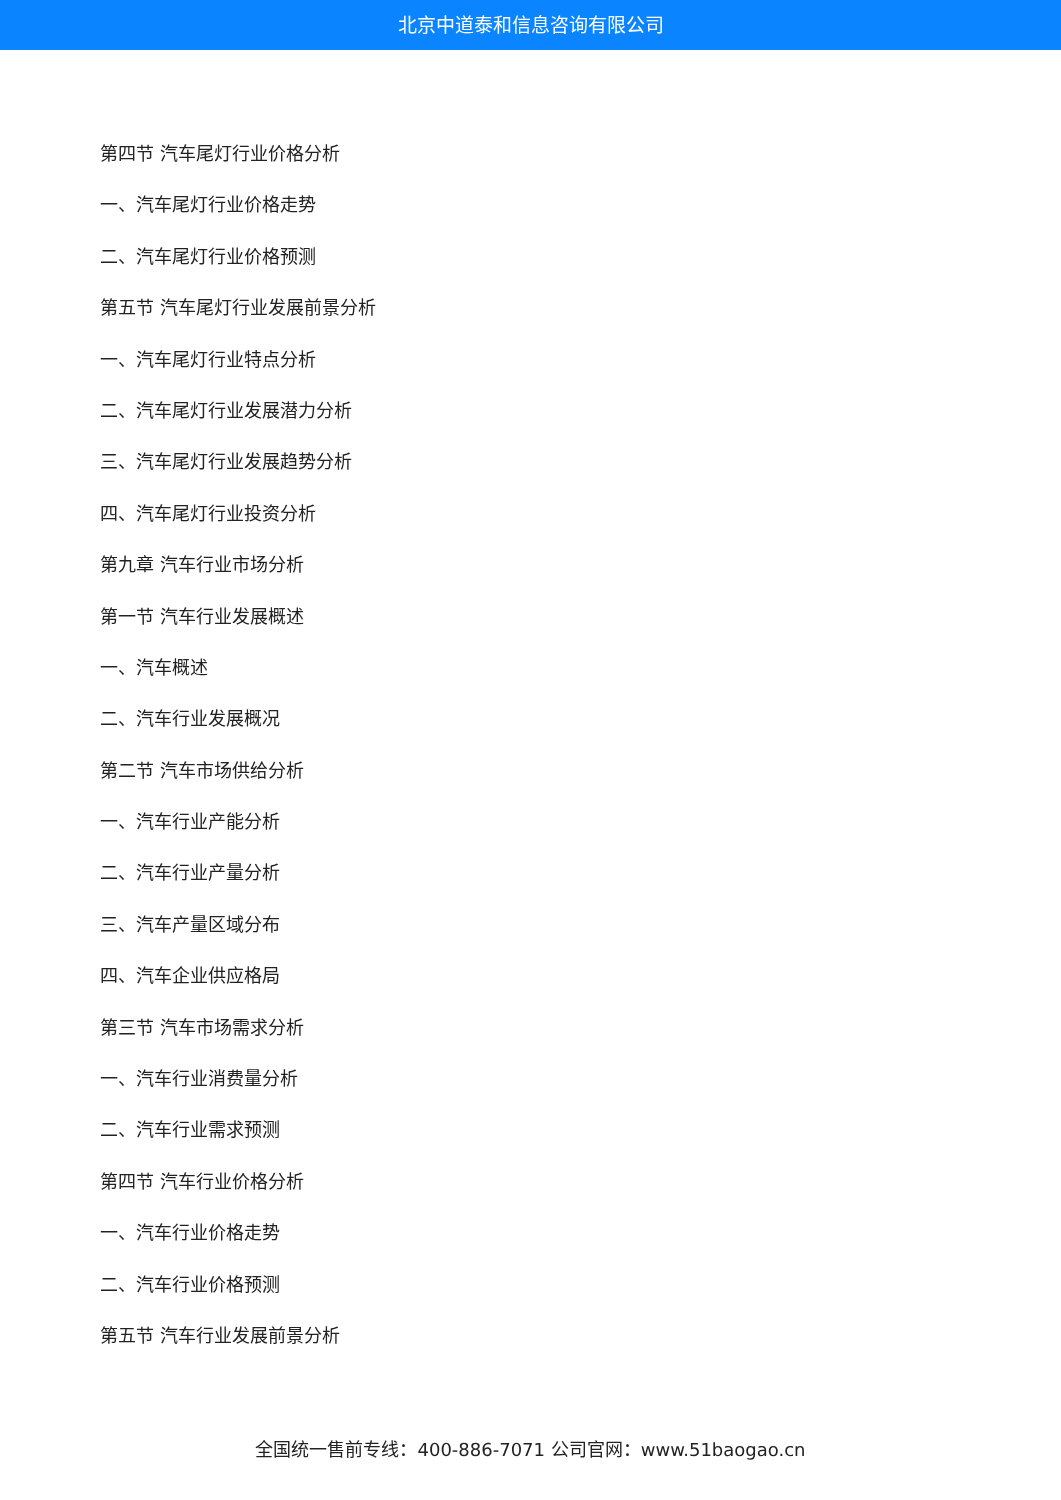北京中道泰和信息咨询有限公司
第四节 汽车尾灯行业价格分析
一、汽车尾灯行业价格走势
二、汽车尾灯行业价格预测
第五节 汽车尾灯行业发展前景分析
一、汽车尾灯行业特点分析
二、汽车尾灯行业发展潜力分析
三、汽车尾灯行业发展趋势分析
四、汽车尾灯行业投资分析
第九章 汽车行业市场分析
第一节 汽车行业发展概述
一、汽车概述
二、汽车行业发展概况
第二节 汽车市场供给分析
一、汽车行业产能分析
二、汽车行业产量分析
三、汽车产量区域分布
四、汽车企业供应格局
第三节 汽车市场需求分析
一、汽车行业消费量分析
二、汽车行业需求预测
第四节 汽车行业价格分析
一、汽车行业价格走势
二、汽车行业价格预测
第五节 汽车行业发展前景分析
全国统一售前专线：400-886-7071 公司官网：www.51baogao.cn